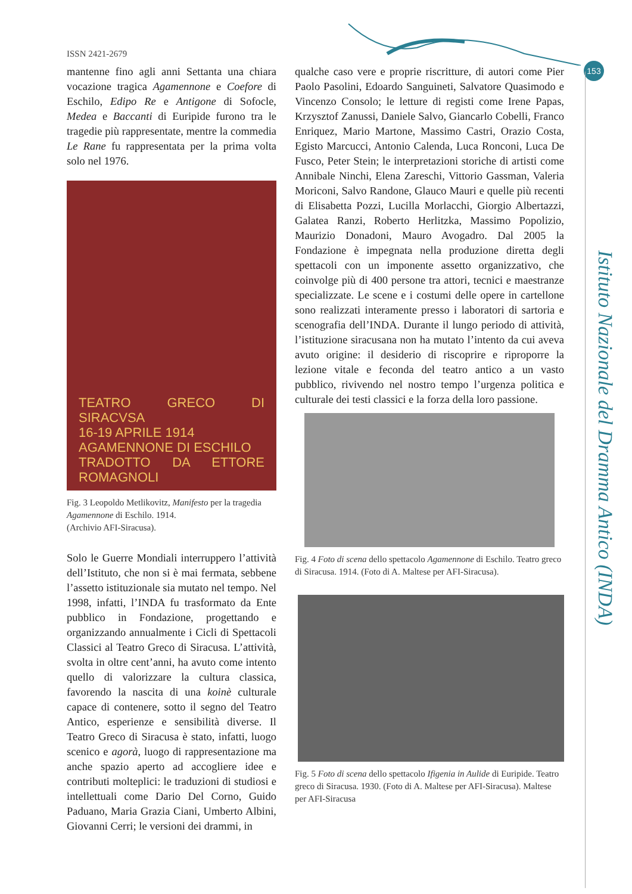ISSN 2421-2679
153
Istituto Nazionale del Dramma Antico (INDA)
mantenne fino agli anni Settanta una chiara vocazione tragica Agamennone e Coefore di Eschilo, Edipo Re e Antigone di Sofocle, Medea e Baccanti di Euripide furono tra le tragedie più rappresentate, mentre la commedia Le Rane fu rappresentata per la prima volta solo nel 1976.
TEATRO GRECO DI SIRACVSA
16-19 APRILE 1914
AGAMENNONE DI ESCHILO
TRADOTTO DA ETTORE ROMAGNOLI
Fig. 3 Leopoldo Metlikovitz, Manifesto per la tragedia Agamennone di Eschilo. 1914.
(Archivio AFI-Siracusa).
Solo le Guerre Mondiali interruppero l’attività dell’Istituto, che non si è mai fermata, sebbene l’assetto istituzionale sia mutato nel tempo. Nel 1998, infatti, l’INDA fu trasformato da Ente pubblico in Fondazione, progettando e organizzando annualmente i Cicli di Spettacoli Classici al Teatro Greco di Siracusa. L’attività, svolta in oltre cent’anni, ha avuto come intento quello di valorizzare la cultura classica, favorendo la nascita di una koinè culturale capace di contenere, sotto il segno del Teatro Antico, esperienze e sensibilità diverse. Il Teatro Greco di Siracusa è stato, infatti, luogo scenico e agorà, luogo di rappresentazione ma anche spazio aperto ad accogliere idee e contributi molteplici: le traduzioni di studiosi e intellettuali come Dario Del Corno, Guido Paduano, Maria Grazia Ciani, Umberto Albini, Giovanni Cerri; le versioni dei drammi, in
qualche caso vere e proprie riscritture, di autori come Pier Paolo Pasolini, Edoardo Sanguineti, Salvatore Quasimodo e Vincenzo Consolo; le letture di registi come Irene Papas, Krzysztof Zanussi, Daniele Salvo, Giancarlo Cobelli, Franco Enriquez, Mario Martone, Massimo Castri, Orazio Costa, Egisto Marcucci, Antonio Calenda, Luca Ronconi, Luca De Fusco, Peter Stein; le interpretazioni storiche di artisti come Annibale Ninchi, Elena Zareschi, Vittorio Gassman, Valeria Moriconi, Salvo Randone, Glauco Mauri e quelle più recenti di Elisabetta Pozzi, Lucilla Morlacchi, Giorgio Albertazzi, Galatea Ranzi, Roberto Herlitzka, Massimo Popolizio, Maurizio Donadoni, Mauro Avogadro. Dal 2005 la Fondazione è impegnata nella produzione diretta degli spettacoli con un imponente assetto organizzativo, che coinvolge più di 400 persone tra attori, tecnici e maestranze specializzate. Le scene e i costumi delle opere in cartellone sono realizzati interamente presso i laboratori di sartoria e scenografia dell’INDA. Durante il lungo periodo di attività, l’istituzione siracusana non ha mutato l’intento da cui aveva avuto origine: il desiderio di riscoprire e riproporre la lezione vitale e feconda del teatro antico a un vasto pubblico, rivivendo nel nostro tempo l’urgenza politica e culturale dei testi classici e la forza della loro passione.
Fig. 4 Foto di scena dello spettacolo Agamennone di Eschilo. Teatro greco di Siracusa. 1914. (Foto di A. Maltese per AFI-Siracusa).
Fig. 5 Foto di scena dello spettacolo Ifigenia in Aulide di Euripide. Teatro greco di Siracusa. 1930. (Foto di A. Maltese per AFI-Siracusa). Maltese per AFI-Siracusa